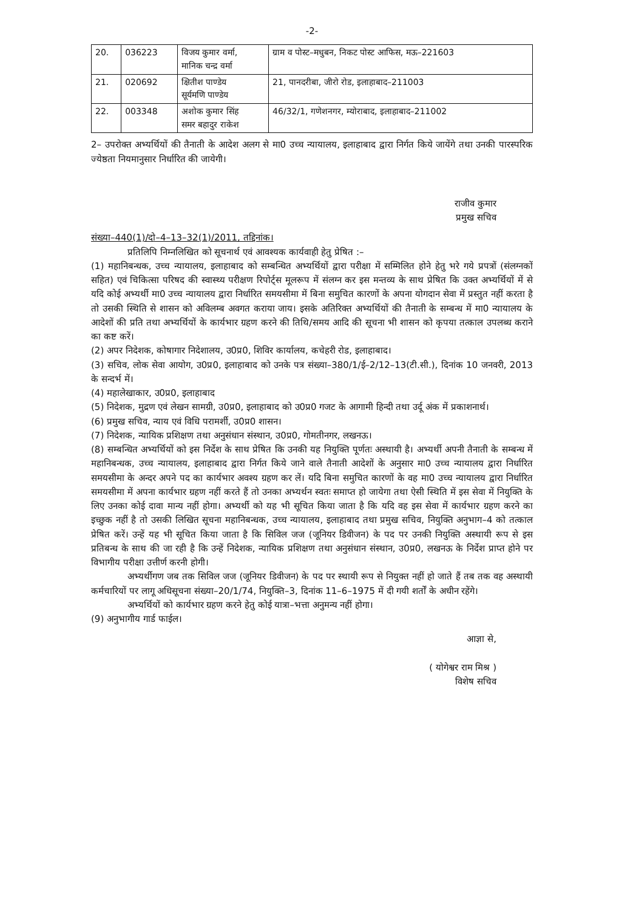-2-
| 20. | 036223 | विजय कुमार वर्मा, मानिक चन्द्र वर्मा | ग्राम व पोस्ट–मधुबन, निकट पोस्ट आफिस, मऊ–221603 |
| 21. | 020692 | क्षितीश पाण्डेय सूर्यमणि पाण्डेय | 21, पानदरीबा, जीरो रोड, इलाहाबाद–211003 |
| 22. | 003348 | अशोक कुमार सिंह समर बहादुर राकेश | 46/32/1, गणेशनगर, म्योराबाद, इलाहाबाद–211002 |
2– उपरोक्त अभ्यर्थियों की तैनाती के आदेश अलग से मा0 उच्च न्यायालय, इलाहाबाद द्वारा निर्गत किये जायेंगे तथा उनकी पारस्परिक ज्येष्ठता नियमानुसार निर्धारित की जायेगी।
राजीव कुमार
प्रमुख सचिव
संख्या–440(1)/दो–4–13–32(1)/2011, तद्दिनांक।
प्रतिलिपि निम्नलिखित को सूचनार्थ एवं आवश्यक कार्यवाही हेतु प्रेषित :–
(1) महानिबन्धक, उच्च न्यायालय, इलाहाबाद को सम्बन्धित अभ्यर्थियों द्वारा परीक्षा में सम्मिलित होने हेतु भरे गये प्रपत्रों (संलग्नकों सहित) एवं चिकित्सा परिषद की स्वास्थ्य परीक्षण रिपोर्ट्स मूलरूप में संलग्न कर इस मन्तव्य के साथ प्रेषित कि उक्त अभ्यर्थियों में से यदि कोई अभ्यर्थी मा0 उच्च न्यायालय द्वारा निर्धारित समयसीमा में बिना समुचित कारणों के अपना योगदान सेवा में प्रस्तुत नहीं करता है तो उसकी स्थिति से शासन को अविलम्ब अवगत कराया जाय। इसके अतिरिक्त अभ्यर्थियों की तैनाती के सम्बन्ध में मा0 न्यायालय के आदेशों की प्रति तथा अभ्यर्थियों के कार्यभार ग्रहण करने की तिथि/समय आदि की सूचना भी शासन को कृपया तत्काल उपलब्ध कराने का कष्ट करें।
(2) अपर निदेशक, कोषागार निदेशालय, उ0प्र0, शिविर कार्यालय, कचेहरी रोड, इलाहाबाद।
(3) सचिव, लोक सेवा आयोग, उ0प्र0, इलाहाबाद को उनके पत्र संख्या–380/1/ई–2/12–13(टी.सी.), दिनांक 10 जनवरी, 2013 के सन्दर्भ में।
(4) महालेखाकार, उ0प्र0, इलाहाबाद
(5) निदेशक, मुद्रण एवं लेखन सामग्री, उ0प्र0, इलाहाबाद को उ0प्र0 गजट के आगामी हिन्दी तथा उर्दू अंक में प्रकाशनार्थ।
(6) प्रमुख सचिव, न्याय एवं विधि परामर्शी, उ0प्र0 शासन।
(7) निदेशक, न्यायिक प्रशिक्षण तथा अनुसंधान संस्थान, उ0प्र0, गोमतीनगर, लखनऊ।
(8) सम्बन्धित अभ्यर्थियों को इस निर्देश के साथ प्रेषित कि उनकी यह नियुक्ति पूर्णतः अस्थायी है। अभ्यर्थी अपनी तैनाती के सम्बन्ध में महानिबन्धक, उच्च न्यायालय, इलाहाबाद द्वारा निर्गत किये जाने वाले तैनाती आदेशों के अनुसार मा0 उच्च न्यायालय द्वारा निर्धारित समयसीमा के अन्दर अपने पद का कार्यभार अवश्य ग्रहण कर लें। यदि बिना समुचित कारणों के वह मा0 उच्च न्यायालय द्वारा निर्धारित समयसीमा में अपना कार्यभार ग्रहण नहीं करते हैं तो उनका अभ्यर्थन स्वतः समाप्त हो जायेगा तथा ऐसी स्थिति में इस सेवा में नियुक्ति के लिए उनका कोई दावा मान्य नहीं होगा। अभ्यर्थी को यह भी सूचित किया जाता है कि यदि वह इस सेवा में कार्यभार ग्रहण करने का इच्छुक नहीं है तो उसकी लिखित सूचना महानिबन्धक, उच्च न्यायालय, इलाहाबाद तथा प्रमुख सचिव, नियुक्ति अनुभाग–4 को तत्काल प्रेषित करें। उन्हें यह भी सूचित किया जाता है कि सिविल जज (जूनियर डिवीजन) के पद पर उनकी नियुक्ति अस्थायी रूप से इस प्रतिबन्ध के साथ की जा रही है कि उन्हें निदेशक, न्यायिक प्रशिक्षण तथा अनुसंधान संस्थान, उ0प्र0, लखनऊ के निर्देश प्राप्त होने पर विभागीय परीक्षा उत्तीर्ण करनी होगी।
अभ्यर्थीगण जब तक सिविल जज (जूनियर डिवीजन) के पद पर स्थायी रूप से नियुक्त नहीं हो जाते हैं तब तक वह अस्थायी कर्मचारियों पर लागू अधिसूचना संख्या–20/1/74, नियुक्ति–3, दिनांक 11–6–1975 में दी गयी शर्तों के अधीन रहेंगे।
अभ्यर्थियों को कार्यभार ग्रहण करने हेतु कोई यात्रा–भत्ता अनुमन्य नहीं होगा।
(9) अनुभागीय गार्ड फाईल।
आज्ञा से,
( योगेश्वर राम मिश्र )
विशेष सचिव